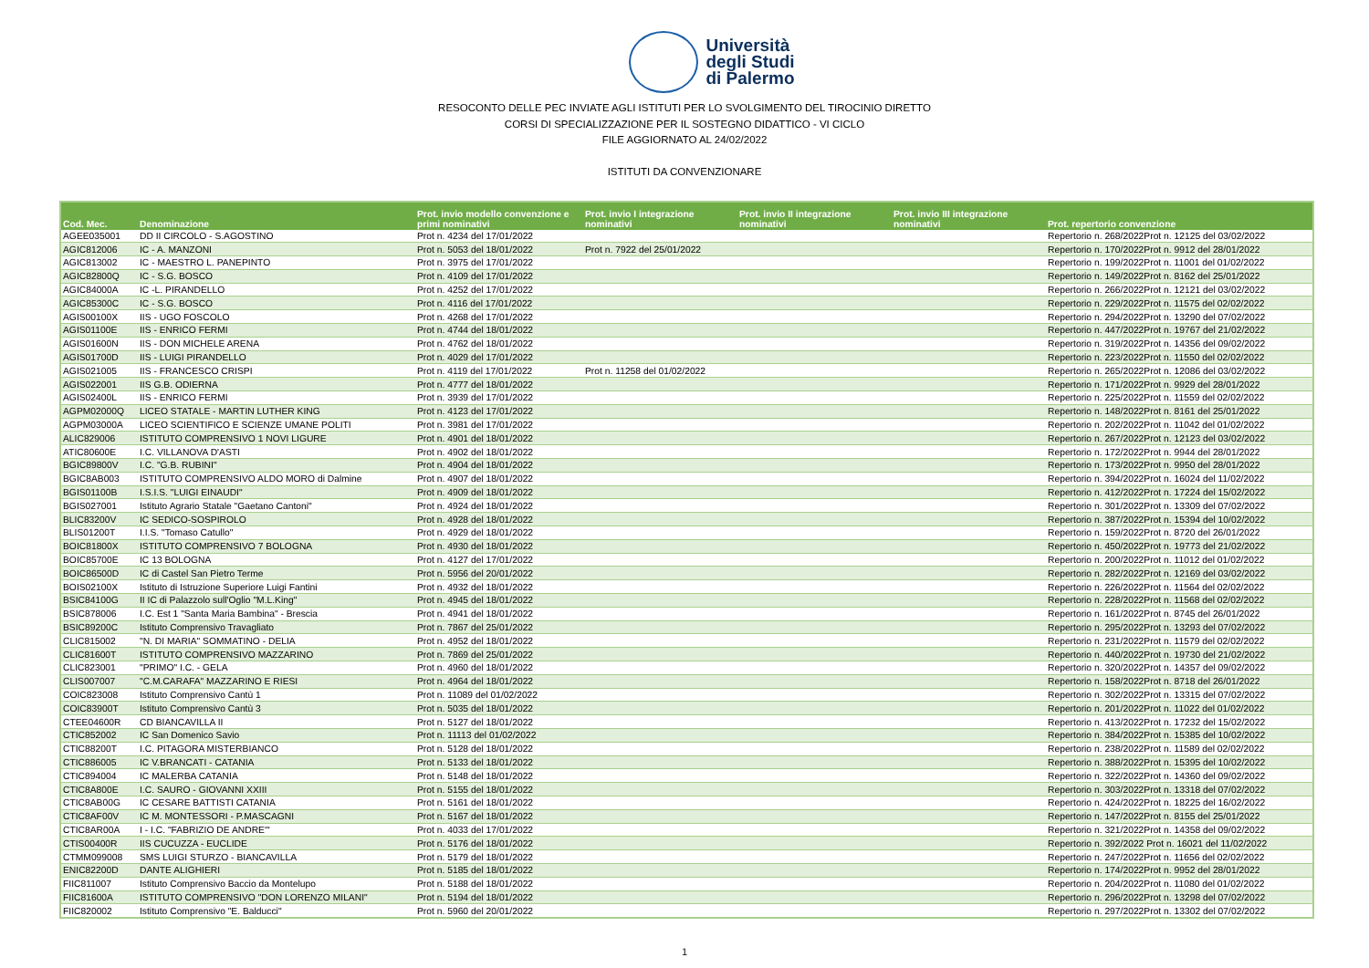Università
degli Studi
di Palermo
RESOCONTO DELLE PEC INVIATE AGLI ISTITUTI PER LO SVOLGIMENTO DEL TIROCINIO DIRETTO
CORSI DI SPECIALIZZAZIONE PER IL SOSTEGNO DIDATTICO - VI CICLO
FILE AGGIORNATO AL 24/02/2022
ISTITUTI DA CONVENZIONARE
| Cod. Mec. | Denominazione | Prot. invio modello convenzione e primi nominativi | Prot. invio I integrazione nominativi | Prot. invio II integrazione nominativi | Prot. invio III integrazione nominativi | Prot. repertorio convenzione |
| --- | --- | --- | --- | --- | --- | --- |
| AGEE035001 | DD II CIRCOLO - S.AGOSTINO | Prot n. 4234 del 17/01/2022 | | | | Repertorio n. 268/2022Prot n. 12125 del 03/02/2022 |
| AGIC812006 | IC - A. MANZONI | Prot n. 5053 del 18/01/2022 | Prot n. 7922 del 25/01/2022 | | | Repertorio n. 170/2022Prot n. 9912 del 28/01/2022 |
| AGIC813002 | IC - MAESTRO L. PANEPINTO | Prot n. 3975 del 17/01/2022 | | | | Repertorio n. 199/2022Prot n. 11001 del 01/02/2022 |
| AGIC82800Q | IC - S.G. BOSCO | Prot n. 4109 del 17/01/2022 | | | | Repertorio n. 149/2022Prot n. 8162 del 25/01/2022 |
| AGIC84000A | IC -L. PIRANDELLO | Prot n. 4252 del 17/01/2022 | | | | Repertorio n. 266/2022Prot n. 12121 del 03/02/2022 |
| AGIC85300C | IC - S.G. BOSCO | Prot n. 4116 del 17/01/2022 | | | | Repertorio n. 229/2022Prot n. 11575 del 02/02/2022 |
| AGIS00100X | IIS - UGO FOSCOLO | Prot n. 4268 del 17/01/2022 | | | | Repertorio n. 294/2022Prot n. 13290 del 07/02/2022 |
| AGIS01100E | IIS - ENRICO FERMI | Prot n. 4744 del 18/01/2022 | | | | Repertorio n. 447/2022Prot n. 19767 del 21/02/2022 |
| AGIS01600N | IIS - DON MICHELE ARENA | Prot n. 4762 del 18/01/2022 | | | | Repertorio n. 319/2022Prot n. 14356 del 09/02/2022 |
| AGIS01700D | IIS - LUIGI PIRANDELLO | Prot n. 4029 del 17/01/2022 | | | | Repertorio n. 223/2022Prot n. 11550 del 02/02/2022 |
| AGIS021005 | IIS - FRANCESCO CRISPI | Prot n. 4119 del 17/01/2022 | Prot n. 11258 del 01/02/2022 | | | Repertorio n. 265/2022Prot n. 12086 del 03/02/2022 |
| AGIS022001 | IIS G.B. ODIERNA | Prot n. 4777 del 18/01/2022 | | | | Repertorio n. 171/2022Prot n. 9929 del 28/01/2022 |
| AGIS02400L | IIS - ENRICO FERMI | Prot n. 3939 del 17/01/2022 | | | | Repertorio n. 225/2022Prot n. 11559 del 02/02/2022 |
| AGPM02000Q | LICEO STATALE - MARTIN LUTHER KING | Prot n. 4123 del 17/01/2022 | | | | Repertorio n. 148/2022Prot n. 8161 del 25/01/2022 |
| AGPM03000A | LICEO SCIENTIFICO E SCIENZE UMANE POLITI | Prot n. 3981 del 17/01/2022 | | | | Repertorio n. 202/2022Prot n. 11042 del 01/02/2022 |
| ALIC829006 | ISTITUTO COMPRENSIVO 1 NOVI LIGURE | Prot n. 4901 del 18/01/2022 | | | | Repertorio n. 267/2022Prot n. 12123 del 03/02/2022 |
| ATIC80600E | I.C. VILLANOVA D'ASTI | Prot n. 4902 del 18/01/2022 | | | | Repertorio n. 172/2022Prot n. 9944 del 28/01/2022 |
| BGIC89800V | I.C. "G.B. RUBINI" | Prot n. 4904 del 18/01/2022 | | | | Repertorio n. 173/2022Prot n. 9950 del 28/01/2022 |
| BGIC8AB003 | ISTITUTO COMPRENSIVO ALDO MORO di Dalmine | Prot n. 4907 del 18/01/2022 | | | | Repertorio n. 394/2022Prot n. 16024 del 11/02/2022 |
| BGIS01100B | I.S.I.S. "LUIGI EINAUDI" | Prot n. 4909 del 18/01/2022 | | | | Repertorio n. 412/2022Prot n. 17224 del 15/02/2022 |
| BGIS027001 | Istituto Agrario Statale "Gaetano Cantoni" | Prot n. 4924 del 18/01/2022 | | | | Repertorio n. 301/2022Prot n. 13309 del 07/02/2022 |
| BLIC83200V | IC SEDICO-SOSPIROLO | Prot n. 4928 del 18/01/2022 | | | | Repertorio n. 387/2022Prot n. 15394 del 10/02/2022 |
| BLIS01200T | I.I.S. "Tomaso Catullo" | Prot n. 4929 del 18/01/2022 | | | | Repertorio n. 159/2022Prot n. 8720 del 26/01/2022 |
| BOIC81800X | ISTITUTO COMPRENSIVO 7 BOLOGNA | Prot n. 4930 del 18/01/2022 | | | | Repertorio n. 450/2022Prot n. 19773 del 21/02/2022 |
| BOIC85700E | IC 13 BOLOGNA | Prot n. 4127 del 17/01/2022 | | | | Repertorio n. 200/2022Prot n. 11012 del 01/02/2022 |
| BOIC86500D | IC di Castel San Pietro Terme | Prot n. 5956 del 20/01/2022 | | | | Repertorio n. 282/2022Prot n. 12169 del 03/02/2022 |
| BOIS02100X | Istituto di Istruzione Superiore Luigi Fantini | Prot n. 4932 del 18/01/2022 | | | | Repertorio n. 226/2022Prot n. 11564 del 02/02/2022 |
| BSIC84100G | II IC di Palazzolo sull'Oglio "M.L.King" | Prot n. 4945 del 18/01/2022 | | | | Repertorio n. 228/2022Prot n. 11568 del 02/02/2022 |
| BSIC878006 | I.C. Est 1 "Santa Maria Bambina" - Brescia | Prot n. 4941 del 18/01/2022 | | | | Repertorio n. 161/2022Prot n. 8745 del 26/01/2022 |
| BSIC89200C | Istituto Comprensivo Travagliato | Prot n. 7867 del 25/01/2022 | | | | Repertorio n. 295/2022Prot n. 13293 del 07/02/2022 |
| CLIC815002 | "N. DI MARIA" SOMMATINO - DELIA | Prot n. 4952 del 18/01/2022 | | | | Repertorio n. 231/2022Prot n. 11579 del 02/02/2022 |
| CLIC81600T | ISTITUTO COMPRENSIVO MAZZARINO | Prot n. 7869 del 25/01/2022 | | | | Repertorio n. 440/2022Prot n. 19730 del 21/02/2022 |
| CLIC823001 | "PRIMO" I.C. - GELA | Prot n. 4960 del 18/01/2022 | | | | Repertorio n. 320/2022Prot n. 14357 del 09/02/2022 |
| CLIS007007 | "C.M.CARAFA" MAZZARINO E RIESI | Prot n. 4964 del 18/01/2022 | | | | Repertorio n. 158/2022Prot n. 8718 del 26/01/2022 |
| COIC823008 | Istituto Comprensivo Cantù 1 | Prot n. 11089 del 01/02/2022 | | | | Repertorio n. 302/2022Prot n. 13315 del 07/02/2022 |
| COIC83900T | Istituto Comprensivo Cantù 3 | Prot n. 5035 del 18/01/2022 | | | | Repertorio n. 201/2022Prot n. 11022 del 01/02/2022 |
| CTEE04600R | CD BIANCAVILLA II | Prot n. 5127 del 18/01/2022 | | | | Repertorio n. 413/2022Prot n. 17232 del 15/02/2022 |
| CTIC852002 | IC San Domenico Savio | Prot n. 11113 del 01/02/2022 | | | | Repertorio n. 384/2022Prot n. 15385 del 10/02/2022 |
| CTIC88200T | I.C. PITAGORA MISTERBIANCO | Prot n. 5128 del 18/01/2022 | | | | Repertorio n. 238/2022Prot n. 11589 del 02/02/2022 |
| CTIC886005 | IC V.BRANCATI - CATANIA | Prot n. 5133 del 18/01/2022 | | | | Repertorio n. 388/2022Prot n. 15395 del 10/02/2022 |
| CTIC894004 | IC MALERBA CATANIA | Prot n. 5148 del 18/01/2022 | | | | Repertorio n. 322/2022Prot n. 14360 del 09/02/2022 |
| CTIC8A800E | I.C. SAURO - GIOVANNI XXIII | Prot n. 5155 del 18/01/2022 | | | | Repertorio n. 303/2022Prot n. 13318 del 07/02/2022 |
| CTIC8AB00G | IC CESARE BATTISTI CATANIA | Prot n. 5161 del 18/01/2022 | | | | Repertorio n. 424/2022Prot n. 18225 del 16/02/2022 |
| CTIC8AF00V | IC M. MONTESSORI - P.MASCAGNI | Prot n. 5167 del 18/01/2022 | | | | Repertorio n. 147/2022Prot n. 8155 del 25/01/2022 |
| CTIC8AR00A | I - I.C. "FABRIZIO DE ANDRE'" | Prot n. 4033 del 17/01/2022 | | | | Repertorio n. 321/2022Prot n. 14358 del 09/02/2022 |
| CTIS00400R | IIS CUCUZZA - EUCLIDE | Prot n. 5176 del 18/01/2022 | | | | Repertorio n. 392/2022 Prot n. 16021 del 11/02/2022 |
| CTMM099008 | SMS LUIGI STURZO - BIANCAVILLA | Prot n. 5179 del 18/01/2022 | | | | Repertorio n. 247/2022Prot n. 11656 del 02/02/2022 |
| ENIC82200D | DANTE ALIGHIERI | Prot n. 5185 del 18/01/2022 | | | | Repertorio n. 174/2022Prot n. 9952 del 28/01/2022 |
| FIIC811007 | Istituto Comprensivo Baccio da Montelupo | Prot n. 5188 del 18/01/2022 | | | | Repertorio n. 204/2022Prot n. 11080 del 01/02/2022 |
| FIIC81600A | ISTITUTO COMPRENSIVO "DON LORENZO MILANI" | Prot n. 5194 del 18/01/2022 | | | | Repertorio n. 296/2022Prot n. 13298 del 07/02/2022 |
| FIIC820002 | Istituto Comprensivo "E. Balducci" | Prot n. 5960 del 20/01/2022 | | | | Repertorio n. 297/2022Prot n. 13302 del 07/02/2022 |
1